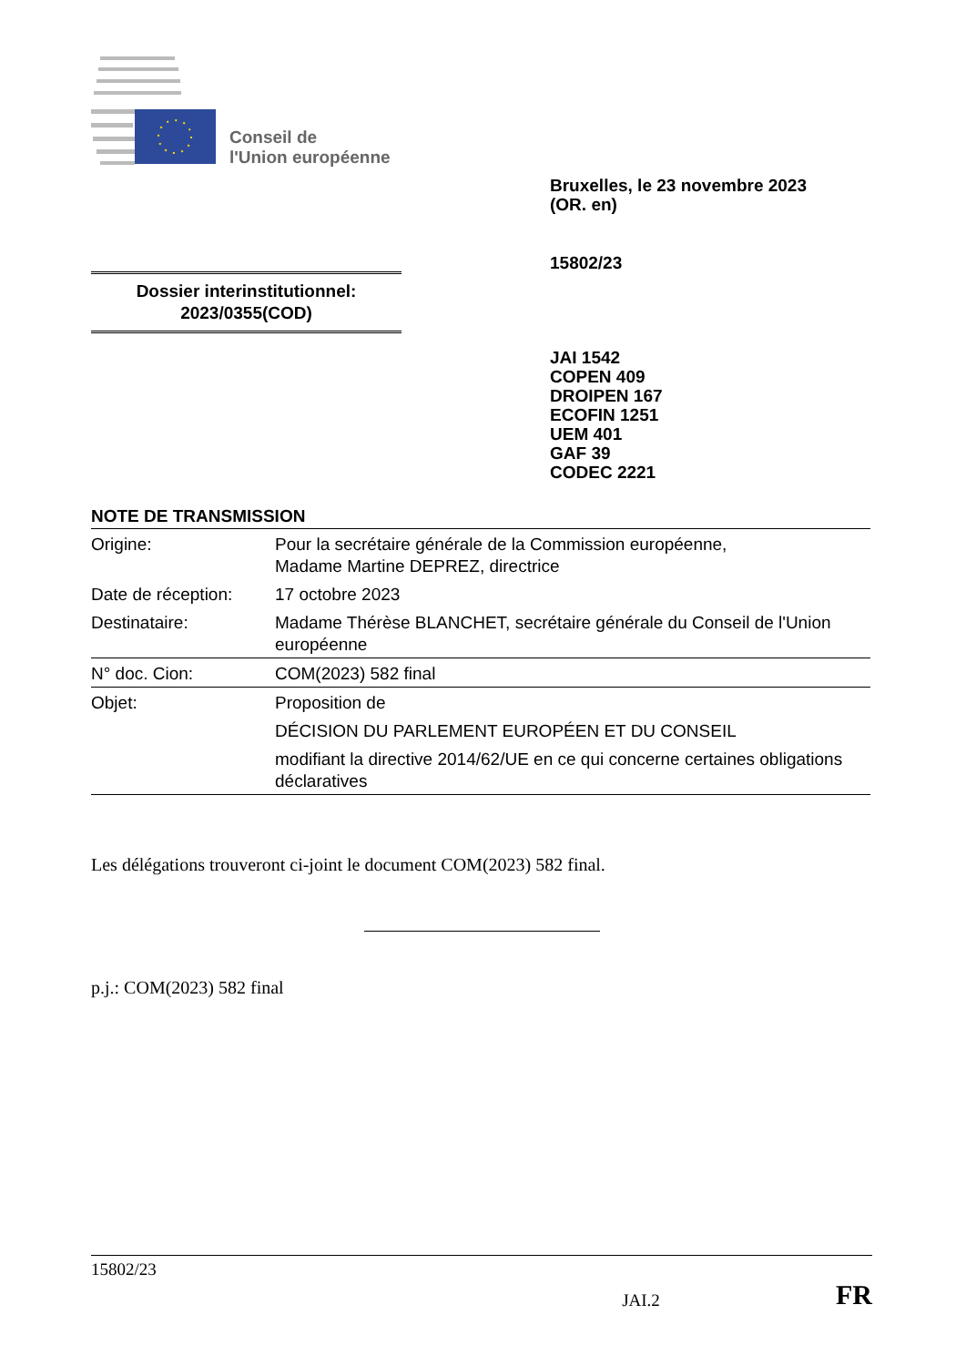Conseil de
l'Union européenne
Bruxelles, le 23 novembre 2023
(OR. en)
15802/23
Dossier interinstitutionnel:
2023/0355(COD)
JAI 1542
COPEN 409
DROIPEN 167
ECOFIN 1251
UEM 401
GAF 39
CODEC 2221
NOTE DE TRANSMISSION
| Origine: | Pour la secrétaire générale de la Commission européenne, Madame Martine DEPREZ, directrice |
| Date de réception: | 17 octobre 2023 |
| Destinataire: | Madame Thérèse BLANCHET, secrétaire générale du Conseil de l'Union européenne |
| N° doc. Cion: | COM(2023) 582 final |
| Objet: | Proposition de DÉCISION DU PARLEMENT EUROPÉEN ET DU CONSEIL modifiant la directive 2014/62/UE en ce qui concerne certaines obligations déclaratives |
Les délégations trouveront ci-joint le document COM(2023) 582 final.
p.j.: COM(2023) 582 final
15802/23
JAI.2 FR